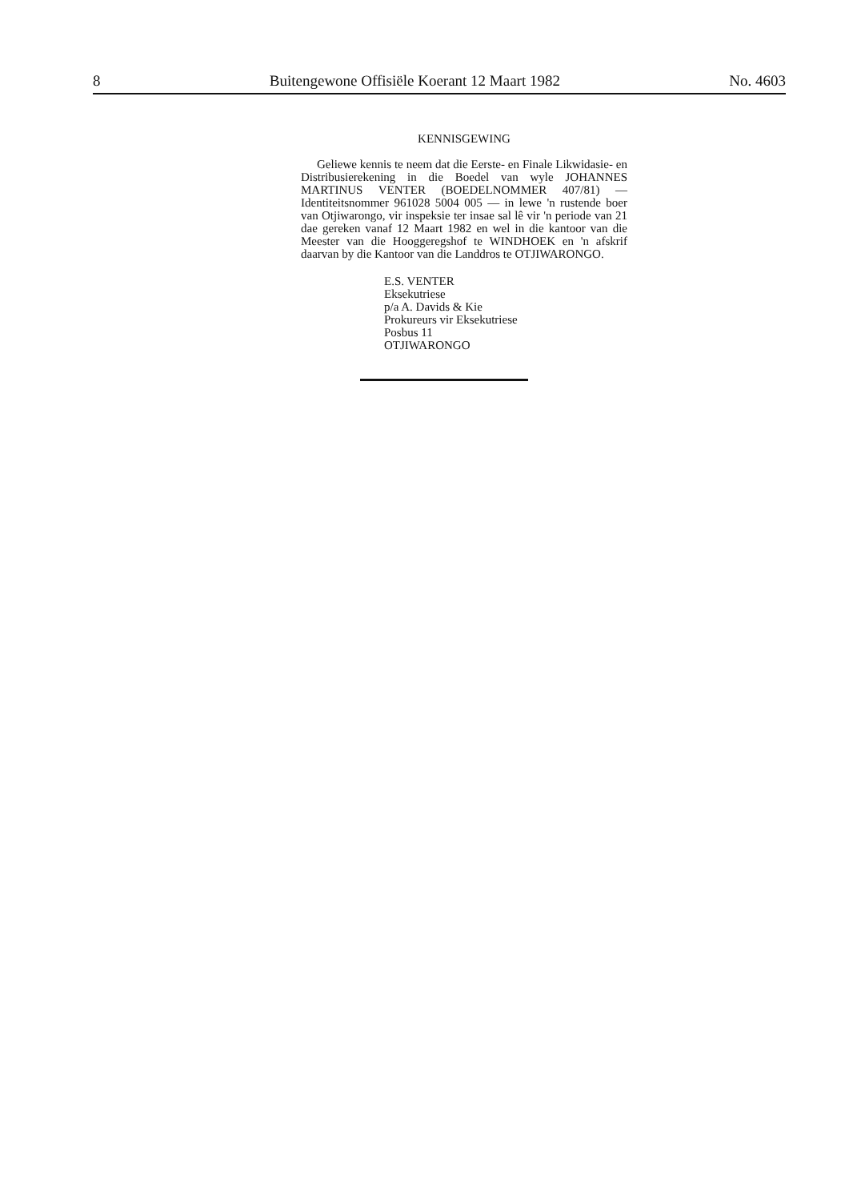8 Buitengewone Offisiële Koerant 12 Maart 1982 No. 4603
KENNISGEWING
Geliewe kennis te neem dat die Eerste- en Finale Likwidasie- en Distribusierekening in die Boedel van wyle JOHANNES MARTINUS VENTER (BOEDELNOMMER 407/81) — Identiteitsnommer 961028 5004 005 — in lewe 'n rustende boer van Otjiwarongo, vir inspeksie ter insae sal lê vir 'n periode van 21 dae gereken vanaf 12 Maart 1982 en wel in die kantoor van die Meester van die Hooggeregshof te WINDHOEK en 'n afskrif daarvan by die Kantoor van die Landdros te OTJIWARONGO.
E.S. VENTER
Eksekutriese
p/a A. Davids & Kie
Prokureurs vir Eksekutriese
Posbus 11
OTJIWARONGO